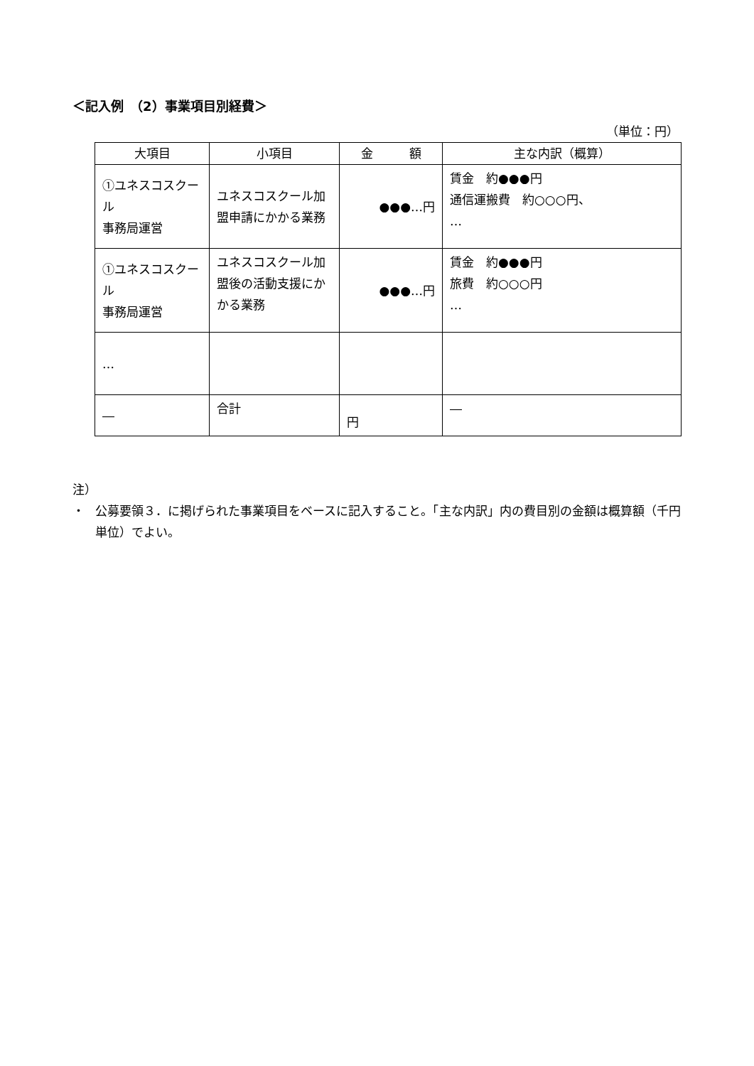＜記入例　（2）事業項目別経費＞
（単位：円）
| 大項目 | 小項目 | 金 額 | 主な内訳（概算） |
| --- | --- | --- | --- |
| ①ユネスコスクール 事務局運営 | ユネスコスクール加盟申請にかかる業務 | ●●●…円 | 賃金 約●●●円 通信運搬費 約○○○円、 … |
| ①ユネスコスクール 事務局運営 | ユネスコスクール加盟後の活動支援にかかる業務 | ●●●…円 | 賃金 約●●●円 旅費 約○○○円 … |
| … | | | |
| ― | 合計 | 円 | ― |
注）
・ 公募要領３．に掲げられた事業項目をベースに記入すること。「主な内訳」内の費目別の金額は概算額（千円単位）でよい。